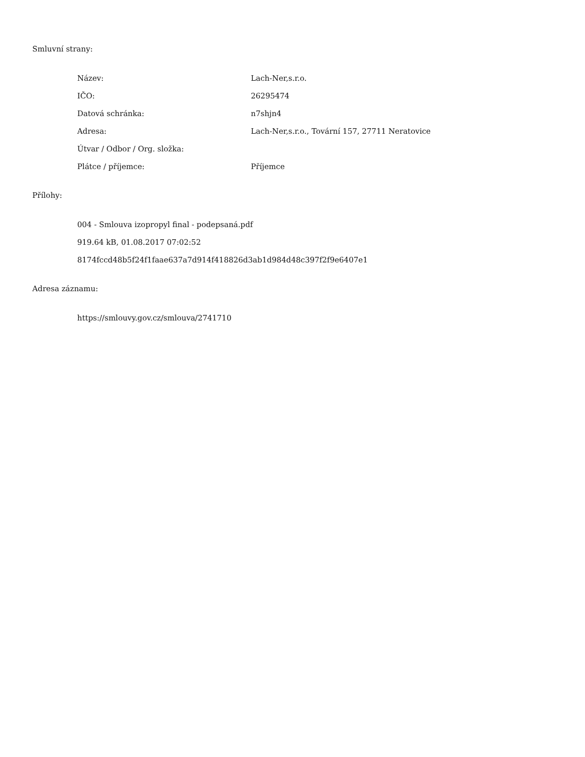Smluvní strany:
| Název: | Lach-Ner,s.r.o. |
| IČO: | 26295474 |
| Datová schránka: | n7shjn4 |
| Adresa: | Lach-Ner,s.r.o., Tovární 157, 27711 Neratovice |
| Útvar / Odbor / Org. složka: | |
| Plátce / příjemce: | Příjemce |
Přílohy:
004 - Smlouva izopropyl final - podepsaná.pdf
919.64 kB, 01.08.2017 07:02:52
8174fccd48b5f24f1faae637a7d914f418826d3ab1d984d48c397f2f9e6407e1
Adresa záznamu:
https://smlouvy.gov.cz/smlouva/2741710